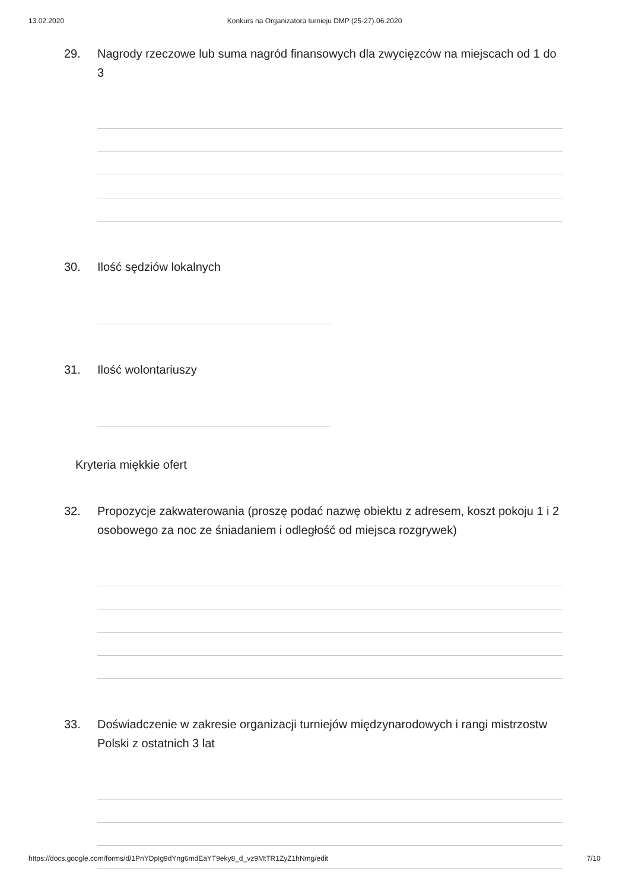13.02.2020 Konkurs na Organizatora turnieju DMP (25-27).06.2020
29. Nagrody rzeczowe lub suma nagród finansowych dla zwycięzców na miejscach od 1 do 3
30. Ilość sędziów lokalnych
31. Ilość wolontariuszy
Kryteria miękkie ofert
32. Propozycje zakwaterowania (proszę podać nazwę obiektu z adresem, koszt pokoju 1 i 2 osobowego za noc ze śniadaniem i odległość od miejsca rozgrywek)
33. Doświadczenie w zakresie organizacji turniejów międzynarodowych i rangi mistrzostw Polski z ostatnich 3 lat
https://docs.google.com/forms/d/1PnYDpIg9dYng6mdEaYT9eky8_d_vz9MtTR1ZyZ1hNmg/edit 7/10